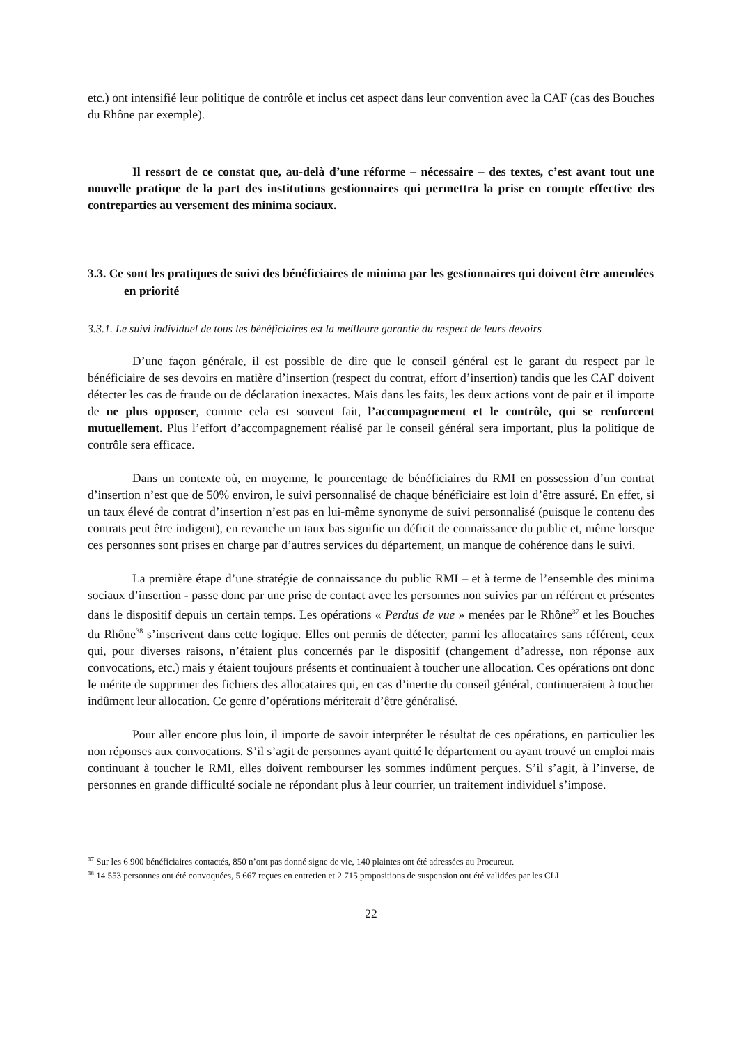etc.) ont intensifié leur politique de contrôle et inclus cet aspect dans leur convention avec la CAF (cas des Bouches du Rhône par exemple).
Il ressort de ce constat que, au-delà d’une réforme – nécessaire – des textes, c’est avant tout une nouvelle pratique de la part des institutions gestionnaires qui permettra la prise en compte effective des contreparties au versement des minima sociaux.
3.3. Ce sont les pratiques de suivi des bénéficiaires de minima par les gestionnaires qui doivent être amendées en priorité
3.3.1. Le suivi individuel de tous les bénéficiaires est la meilleure garantie du respect de leurs devoirs
D’une façon générale, il est possible de dire que le conseil général est le garant du respect par le bénéficiaire de ses devoirs en matière d’insertion (respect du contrat, effort d’insertion) tandis que les CAF doivent détecter les cas de fraude ou de déclaration inexactes. Mais dans les faits, les deux actions vont de pair et il importe de ne plus opposer, comme cela est souvent fait, l’accompagnement et le contrôle, qui se renforcent mutuellement. Plus l’effort d’accompagnement réalisé par le conseil général sera important, plus la politique de contrôle sera efficace.
Dans un contexte où, en moyenne, le pourcentage de bénéficiaires du RMI en possession d’un contrat d’insertion n’est que de 50% environ, le suivi personnalisé de chaque bénéficiaire est loin d’être assuré. En effet, si un taux élevé de contrat d’insertion n’est pas en lui-même synonyme de suivi personnalisé (puisque le contenu des contrats peut être indigent), en revanche un taux bas signifie un déficit de connaissance du public et, même lorsque ces personnes sont prises en charge par d’autres services du département, un manque de cohérence dans le suivi.
La première étape d’une stratégie de connaissance du public RMI – et à terme de l’ensemble des minima sociaux d’insertion - passe donc par une prise de contact avec les personnes non suivies par un référent et présentes dans le dispositif depuis un certain temps. Les opérations « Perdus de vue » menées par le Rhône<sup>37</sup> et les Bouches du Rhône<sup>38</sup> s’inscrivent dans cette logique. Elles ont permis de détecter, parmi les allocataires sans référent, ceux qui, pour diverses raisons, n’étaient plus concernés par le dispositif (changement d’adresse, non réponse aux convocations, etc.) mais y étaient toujours présents et continuaient à toucher une allocation. Ces opérations ont donc le mérite de supprimer des fichiers des allocataires qui, en cas d’inertie du conseil général, continueraient à toucher indûment leur allocation. Ce genre d’opérations mériterait d’être généralisé.
Pour aller encore plus loin, il importe de savoir interpréter le résultat de ces opérations, en particulier les non réponses aux convocations. S’il s’agit de personnes ayant quitté le département ou ayant trouvé un emploi mais continuant à toucher le RMI, elles doivent rembourser les sommes indûment perçues. S’il s’agit, à l’inverse, de personnes en grande difficulté sociale ne répondant plus à leur courrier, un traitement individuel s’impose.
<sup>37</sup> Sur les 6 900 bénéficiaires contactés, 850 n’ont pas donné signe de vie, 140 plaintes ont été adressées au Procureur.
<sup>38</sup> 14 553 personnes ont été convoquées, 5 667 reçues en entretien et 2 715 propositions de suspension ont été validées par les CLI.
22